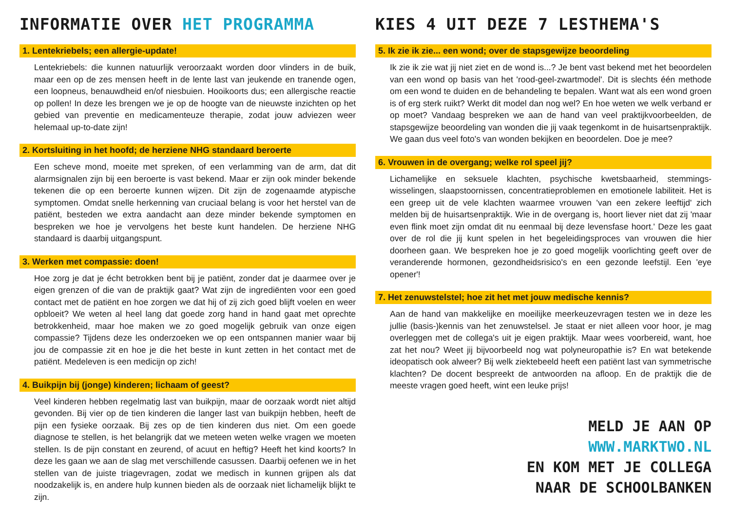INFORMATIE OVER HET PROGRAMMA
1. Lentekriebels; een allergie-update!
Lentekriebels: die kunnen natuurlijk veroorzaakt worden door vlinders in de buik, maar een op de zes mensen heeft in de lente last van jeukende en tranende ogen, een loopneus, benauwdheid en/of niesbuien. Hooikoorts dus; een allergische reactie op pollen! In deze les brengen we je op de hoogte van de nieuwste inzichten op het gebied van preventie en medicamenteuze therapie, zodat jouw adviezen weer helemaal up-to-date zijn!
2. Kortsluiting in het hoofd; de herziene NHG standaard beroerte
Een scheve mond, moeite met spreken, of een verlamming van de arm, dat dit alarmsignalen zijn bij een beroerte is vast bekend. Maar er zijn ook minder bekende tekenen die op een beroerte kunnen wijzen. Dit zijn de zogenaamde atypische symptomen. Omdat snelle herkenning van cruciaal belang is voor het herstel van de patiënt, besteden we extra aandacht aan deze minder bekende symptomen en bespreken we hoe je vervolgens het beste kunt handelen. De herziene NHG standaard is daarbij uitgangspunt.
3. Werken met compassie: doen!
Hoe zorg je dat je écht betrokken bent bij je patiënt, zonder dat je daarmee over je eigen grenzen of die van de praktijk gaat? Wat zijn de ingrediënten voor een goed contact met de patiënt en hoe zorgen we dat hij of zij zich goed blijft voelen en weer opbloeit? We weten al heel lang dat goede zorg hand in hand gaat met oprechte betrokkenheid, maar hoe maken we zo goed mogelijk gebruik van onze eigen compassie? Tijdens deze les onderzoeken we op een ontspannen manier waar bij jou de compassie zit en hoe je die het beste in kunt zetten in het contact met de patiënt. Medeleven is een medicijn op zich!
4. Buikpijn bij (jonge) kinderen; lichaam of geest?
Veel kinderen hebben regelmatig last van buikpijn, maar de oorzaak wordt niet altijd gevonden. Bij vier op de tien kinderen die langer last van buikpijn hebben, heeft de pijn een fysieke oorzaak. Bij zes op de tien kinderen dus niet. Om een goede diagnose te stellen, is het belangrijk dat we meteen weten welke vragen we moeten stellen. Is de pijn constant en zeurend, of acuut en heftig? Heeft het kind koorts? In deze les gaan we aan de slag met verschillende casussen. Daarbij oefenen we in het stellen van de juiste triagevragen, zodat we medisch in kunnen grijpen als dat noodzakelijk is, en andere hulp kunnen bieden als de oorzaak niet lichamelijk blijkt te zijn.
KIES 4 UIT DEZE 7 LESTHEMA'S
5. Ik zie ik zie... een wond; over de stapsgewijze beoordeling
Ik zie ik zie wat jij niet ziet en de wond is...? Je bent vast bekend met het beoordelen van een wond op basis van het 'rood-geel-zwartmodel'. Dit is slechts één methode om een wond te duiden en de behandeling te bepalen. Want wat als een wond groen is of erg sterk ruikt? Werkt dit model dan nog wel? En hoe weten we welk verband er op moet? Vandaag bespreken we aan de hand van veel praktijkvoorbeelden, de stapsgewijze beoordeling van wonden die jij vaak tegenkomt in de huisartsenpraktijk. We gaan dus veel foto's van wonden bekijken en beoordelen. Doe je mee?
6. Vrouwen in de overgang; welke rol speel jij?
Lichamelijke en seksuele klachten, psychische kwetsbaarheid, stemmings-wisselingen, slaapstoornissen, concentratieproblemen en emotionele labiliteit. Het is een greep uit de vele klachten waarmee vrouwen 'van een zekere leeftijd' zich melden bij de huisartsenpraktijk. Wie in de overgang is, hoort liever niet dat zij 'maar even flink moet zijn omdat dit nu eenmaal bij deze levensfase hoort.' Deze les gaat over de rol die jij kunt spelen in het begeleidingsproces van vrouwen die hier doorheen gaan. We bespreken hoe je zo goed mogelijk voorlichting geeft over de veranderende hormonen, gezondheidsrisico's en een gezonde leefstijl. Een 'eye opener'!
7. Het zenuwstelstel; hoe zit het met jouw medische kennis?
Aan de hand van makkelijke en moeilijke meerkeuzevragen testen we in deze les jullie (basis-)kennis van het zenuwstelsel. Je staat er niet alleen voor hoor, je mag overleggen met de collega's uit je eigen praktijk. Maar wees voorbereid, want, hoe zat het nou? Weet jij bijvoorbeeld nog wat polyneuropathie is? En wat betekende ideopatisch ook alweer? Bij welk ziektebeeld heeft een patiënt last van symmetrische klachten? De docent bespreekt de antwoorden na afloop. En de praktijk die de meeste vragen goed heeft, wint een leuke prijs!
MELD JE AAN OP
WWW.MARKTWO.NL
EN KOM MET JE COLLEGA
NAAR DE SCHOOLBANKEN